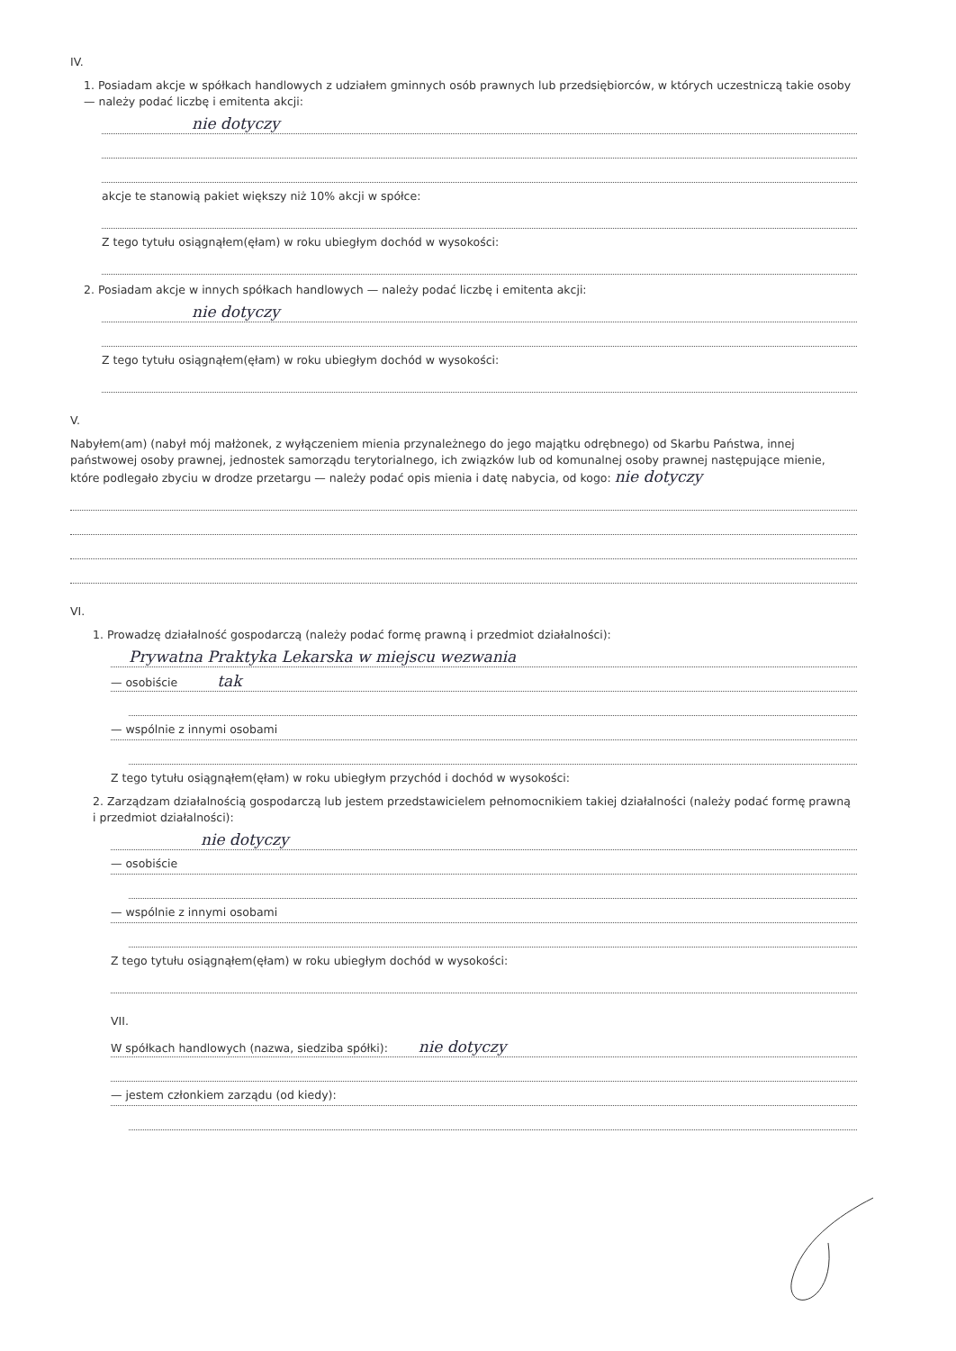IV.
1. Posiadam akcje w spółkach handlowych z udziałem gminnych osób prawnych lub przedsiębiorców, w których uczestniczą takie osoby — należy podać liczbę i emitenta akcji:
nie dotyczy
akcje te stanowią pakiet większy niż 10% akcji w spółce:
Z tego tytułu osiągnąłem(ęłam) w roku ubiegłym dochód w wysokości:
2. Posiadam akcje w innych spółkach handlowych — należy podać liczbę i emitenta akcji:
nie dotyczy
Z tego tytułu osiągnąłem(ęłam) w roku ubiegłym dochód w wysokości:
V.
Nabyłem(am) (nabył mój małżonek, z wyłączeniem mienia przynależnego do jego majątku odrębnego) od Skarbu Państwa, innej państwowej osoby prawnej, jednostek samorządu terytorialnego, ich związków lub od komunalnej osoby prawnej następujące mienie, które podlegało zbyciu w drodze przetargu — należy podać opis mienia i datę nabycia, od kogo: nie dotyczy
VI.
1. Prowadzę działalność gospodarczą (należy podać formę prawną i przedmiot działalności):
Prywatna Praktyka Lekarska w miejscu wezwania
— osobiście tak
— wspólnie z innymi osobami
Z tego tytułu osiągnąłem(ęłam) w roku ubiegłym przychód i dochód w wysokości:
2. Zarządzam działalnością gospodarczą lub jestem przedstawicielem pełnomocnikiem takiej działalności (należy podać formę prawną i przedmiot działalności):
nie dotyczy
— osobiście
— wspólnie z innymi osobami
Z tego tytułu osiągnąłem(ęłam) w roku ubiegłym dochód w wysokości:
VII.
W spółkach handlowych (nazwa, siedziba spółki): nie dotyczy
— jestem członkiem zarządu (od kiedy):